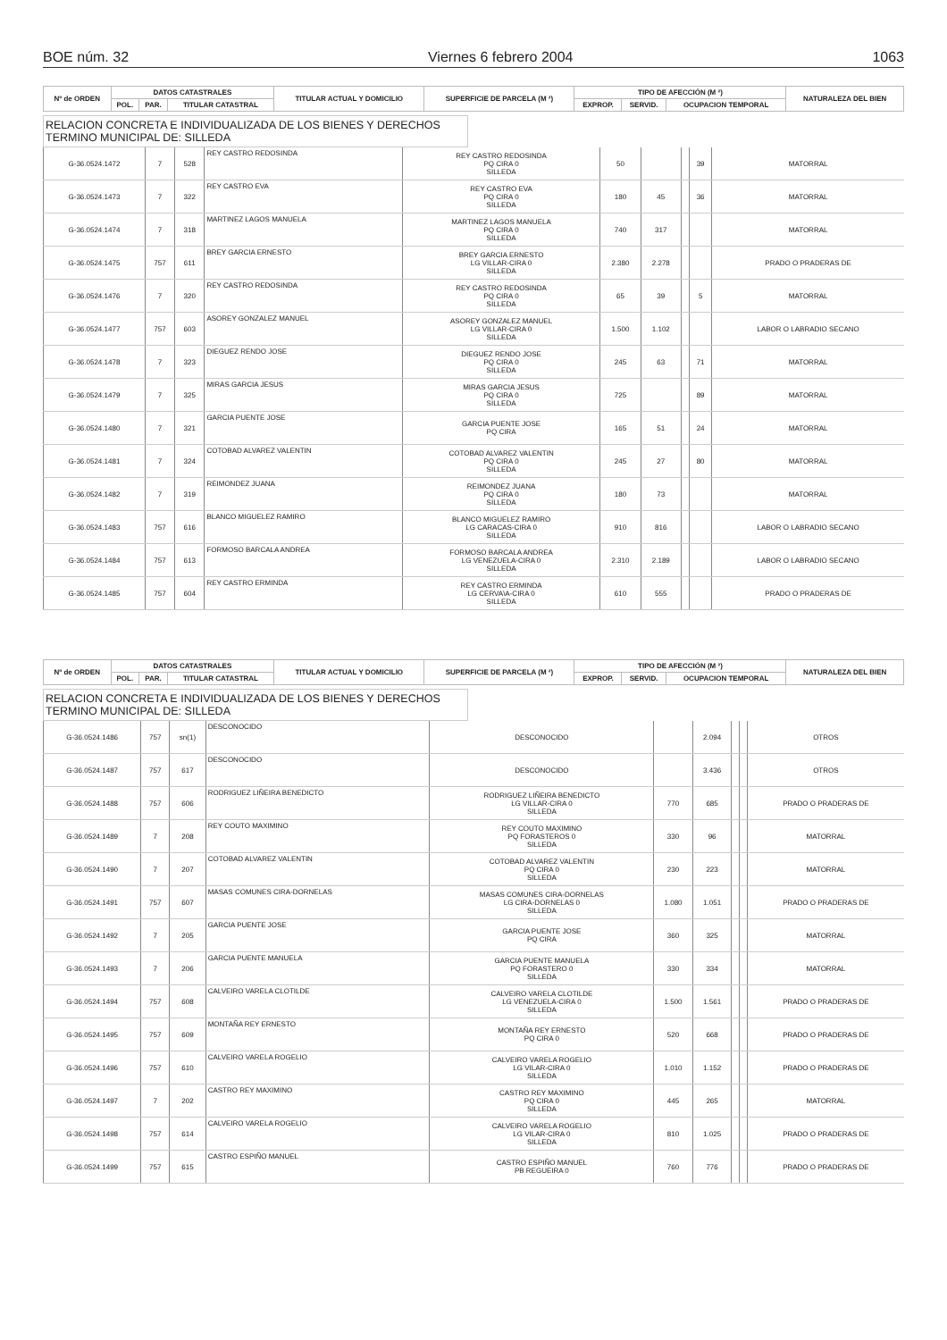BOE núm. 32 Viernes 6 febrero 2004 1063
| Nº de ORDEN | DATOS CATASTRALES | | | TITULAR ACTUAL Y DOMICILIO | SUPERFICIE DE PARCELA (M ²) | TIPO DE AFECCIÓN (M ²) | | | NATURALEZA DEL BIEN |
| --- | --- | --- | --- | --- | --- | --- | --- | --- | --- |
| | POL. | PAR. | TITULAR CATASTRAL | | | EXPROP. | SERVID. | OCUPACION TEMPORAL | |
RELACION CONCRETA E INDIVIDUALIZADA DE LOS BIENES Y DERECHOS
TERMINO MUNICIPAL DE: SILLEDA
| G-36.0524.1472 | 7 | 528 | REY CASTRO REDOSINDA | REY CASTRO REDOSINDA PQ CIRA 0 SILLEDA | 50 | | | 39 | MATORRAL |
| G-36.0524.1473 | 7 | 322 | REY CASTRO EVA | REY CASTRO EVA PQ CIRA 0 SILLEDA | 180 | 45 | | 36 | MATORRAL |
| G-36.0524.1474 | 7 | 318 | MARTINEZ LAGOS MANUELA | MARTINEZ LAGOS MANUELA PQ CIRA 0 SILLEDA | 740 | 317 | | | MATORRAL |
| G-36.0524.1475 | 757 | 611 | BREY GARCIA ERNESTO | BREY GARCIA ERNESTO LG VILLAR-CIRA 0 SILLEDA | 2.380 | 2.278 | | | PRADO O PRADERAS DE |
| G-36.0524.1476 | 7 | 320 | REY CASTRO REDOSINDA | REY CASTRO REDOSINDA PQ CIRA 0 SILLEDA | 65 | 39 | | 5 | MATORRAL |
| G-36.0524.1477 | 757 | 603 | ASOREY GONZALEZ MANUEL | ASOREY GONZALEZ MANUEL LG VILLAR-CIRA 0 SILLEDA | 1.500 | 1.102 | | | LABOR O LABRADIO SECANO |
| G-36.0524.1478 | 7 | 323 | DIEGUEZ RENDO JOSE | DIEGUEZ RENDO JOSE PQ CIRA 0 SILLEDA | 245 | 63 | | 71 | MATORRAL |
| G-36.0524.1479 | 7 | 325 | MIRAS GARCIA JESUS | MIRAS GARCIA JESUS PQ CIRA 0 SILLEDA | 725 | | | 89 | MATORRAL |
| G-36.0524.1480 | 7 | 321 | GARCIA PUENTE JOSE | GARCIA PUENTE JOSE PQ CIRA | 165 | 51 | | 24 | MATORRAL |
| G-36.0524.1481 | 7 | 324 | COTOBAD ALVAREZ VALENTIN | COTOBAD ALVAREZ VALENTIN PQ CIRA 0 SILLEDA | 245 | 27 | | 80 | MATORRAL |
| G-36.0524.1482 | 7 | 319 | REIMONDEZ JUANA | REIMONDEZ JUANA PQ CIRA 0 SILLEDA | 180 | 73 | | | MATORRAL |
| G-36.0524.1483 | 757 | 616 | BLANCO MIGUELEZ RAMIRO | BLANCO MIGUELEZ RAMIRO LG CARACAS-CIRA 0 SILLEDA | 910 | 816 | | | LABOR O LABRADIO SECANO |
| G-36.0524.1484 | 757 | 613 | FORMOSO BARCALA ANDREA | FORMOSO BARCALA ANDREA LG VENEZUELA-CIRA 0 SILLEDA | 2.310 | 2.189 | | | LABOR O LABRADIO SECANO |
| G-36.0524.1485 | 757 | 604 | REY CASTRO ERMINDA | REY CASTRO ERMINDA LG CERVA\A-CIRA 0 SILLEDA | 610 | 555 | | | PRADO O PRADERAS DE |
| Nº de ORDEN | DATOS CATASTRALES | | | TITULAR ACTUAL Y DOMICILIO | SUPERFICIE DE PARCELA (M ²) | TIPO DE AFECCIÓN (M ²) | | | NATURALEZA DEL BIEN |
| --- | --- | --- | --- | --- | --- | --- | --- | --- | --- |
| | POL. | PAR. | TITULAR CATASTRAL | | | EXPROP. | SERVID. | OCUPACION TEMPORAL | |
RELACION CONCRETA E INDIVIDUALIZADA DE LOS BIENES Y DERECHOS
TERMINO MUNICIPAL DE: SILLEDA
| G-36.0524.1486 | 757 | sn(1) | DESCONOCIDO | DESCONOCIDO | | 2.094 | | | OTROS |
| G-36.0524.1487 | 757 | 617 | DESCONOCIDO | DESCONOCIDO | | 3.436 | | | OTROS |
| G-36.0524.1488 | 757 | 606 | RODRIGUEZ LIÑEIRA BENEDICTO | RODRIGUEZ LIÑEIRA BENEDICTO LG VILLAR-CIRA 0 SILLEDA | 770 | 685 | | | PRADO O PRADERAS DE |
| G-36.0524.1489 | 7 | 208 | REY COUTO MAXIMINO | REY COUTO MAXIMINO PQ FORASTEROS 0 SILLEDA | 330 | 96 | | | MATORRAL |
| G-36.0524.1490 | 7 | 207 | COTOBAD ALVAREZ VALENTIN | COTOBAD ALVAREZ VALENTIN PQ CIRA 0 SILLEDA | 230 | 223 | | | MATORRAL |
| G-36.0524.1491 | 757 | 607 | MASAS COMUNES CIRA-DORNELAS | MASAS COMUNES CIRA-DORNELAS LG CIRA-DORNELAS 0 SILLEDA | 1.080 | 1.051 | | | PRADO O PRADERAS DE |
| G-36.0524.1492 | 7 | 205 | GARCIA PUENTE JOSE | GARCIA PUENTE JOSE PQ CIRA | 360 | 325 | | | MATORRAL |
| G-36.0524.1493 | 7 | 206 | GARCIA PUENTE MANUELA | GARCIA PUENTE MANUELA PQ FORASTERO 0 SILLEDA | 330 | 334 | | | MATORRAL |
| G-36.0524.1494 | 757 | 608 | CALVEIRO VARELA CLOTILDE | CALVEIRO VARELA CLOTILDE LG VENEZUELA-CIRA 0 SILLEDA | 1.500 | 1.561 | | | PRADO O PRADERAS DE |
| G-36.0524.1495 | 757 | 609 | MONTAÑA REY ERNESTO | MONTAÑA REY ERNESTO PQ CIRA 0 | 520 | 668 | | | PRADO O PRADERAS DE |
| G-36.0524.1496 | 757 | 610 | CALVEIRO VARELA ROGELIO | CALVEIRO VARELA ROGELIO LG VILAR-CIRA 0 SILLEDA | 1.010 | 1.152 | | | PRADO O PRADERAS DE |
| G-36.0524.1497 | 7 | 202 | CASTRO REY MAXIMINO | CASTRO REY MAXIMINO PQ CIRA 0 SILLEDA | 445 | 265 | | | MATORRAL |
| G-36.0524.1498 | 757 | 614 | CALVEIRO VARELA ROGELIO | CALVEIRO VARELA ROGELIO LG VILAR-CIRA 0 SILLEDA | 810 | 1.025 | | | PRADO O PRADERAS DE |
| G-36.0524.1499 | 757 | 615 | CASTRO ESPIÑO MANUEL | CASTRO ESPIÑO MANUEL PB REGUEIRA 0 | 760 | 776 | | | PRADO O PRADERAS DE |